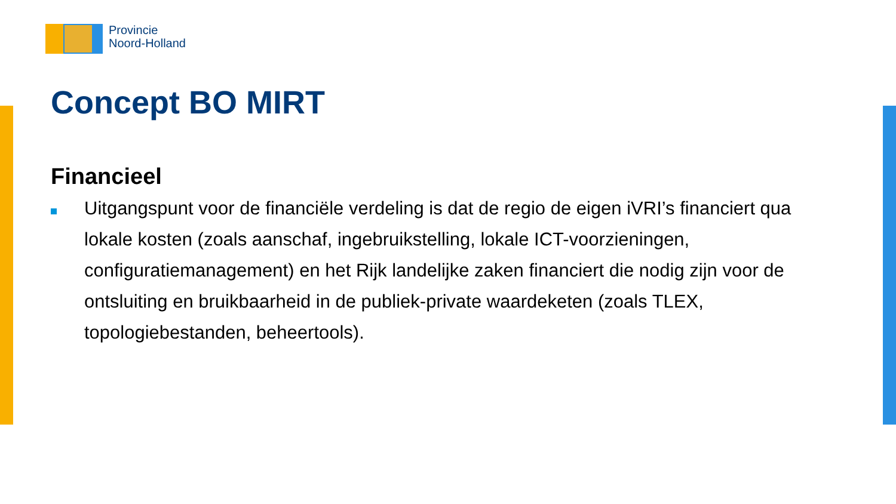Provincie
Noord-Holland
Concept BO MIRT
Financieel
Uitgangspunt voor de financiële verdeling is dat de regio de eigen iVRI’s financiert qua lokale kosten (zoals aanschaf, ingebruikstelling, lokale ICT-voorzieningen, configuratiemanagement) en het Rijk landelijke zaken financiert die nodig zijn voor de ontsluiting en bruikbaarheid in de publiek-private waardeketen (zoals TLEX, topologiebestanden, beheertools).